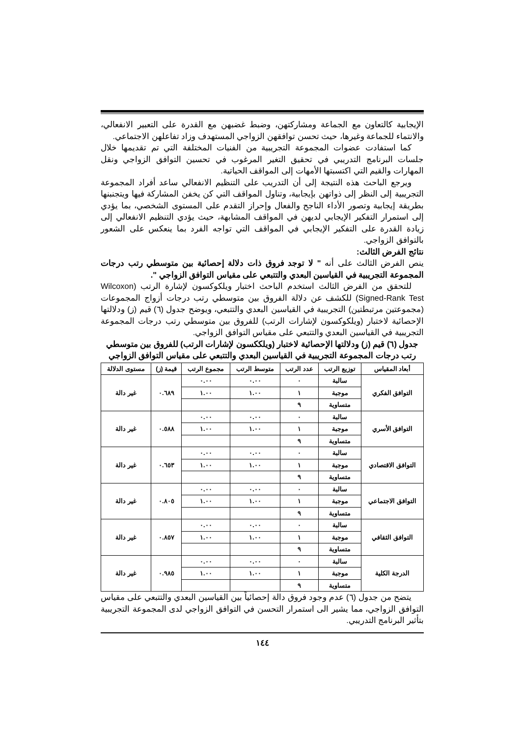الإيجابية كالتعاون مع الجماعة ومشاركتهن، وضبط غضبهن مع القدرة على التعبير الانفعالي، والانتماء للجماعة وغيرها، حيث تحسن توافقهن الزواجي المستهدف وزاد تفاعلهن الاجتماعي.
كما استفادت عضوات المجموعة التجريبية من الفنيات المختلفة التي تم تقديمها خلال جلسات البرنامج التدريبي في تحقيق التغير المرغوب في تحسين التوافق الزواجي ونقل المهارات والقيم التي اكتسبتها الأمهات إلى المواقف الحياتية.
ويرجع الباحث هذه النتيجة إلى أن التدريب على التنظيم الانفعالي ساعد أفراد المجموعة التجريبية إلى النظر إلى ذواتهن بإيجابية، وتناول المواقف التي كن يخفن المشاركة فيها ويتجنبنها بطريقة إيجابية وتصور الأداء الناجح والفعال وإحراز التقدم على المستوى الشخصي، بما يؤدي إلى استمرار التفكير الإيجابي لديهن في المواقف المشابهة، حيث يؤدي التنظيم الانفعالي إلى زيادة القدرة على التفكير الإيجابي في المواقف التي تواجه الفرد بما ينعكس على الشعور بالتوافق الزواجي.
نتائج الفرض الثالث:
ينص الفرض الثالث على أنه " لا توجد فروق ذات دلالة إحصائية بين متوسطي رتب درجات المجموعة التجريبية في القياسين البعدي والتتبعي على مقياس التوافق الزواجي ".
للتحقق من الفرض الثالث استخدم الباحث اختبار ويلكوكسون لإشارة الرتب (Wilcoxon Signed-Rank Test) للكشف عن دلالة الفروق بين متوسطي رتب درجات أزواج المجموعات (مجموعتين مرتبطتين) التجريبية في القياسين البعدي والتتبعي، ويوضح جدول (٦) قيم (ز) ودلالتها الإحصائية لاختبار (ويلكوكسون لإشارات الرتب) للفروق بين متوسطي رتب درجات المجموعة التجريبية في القياسين البعدي والتتبعي على مقياس التوافق الزواجي.
جدول (٦) قيم (ز) ودلالتها الإحصائية لاختبار (ويلككسون لإشارات الرتب) للفروق بين متوسطي رتب درجات المجموعة التجريبية في القياسين البعدي والتتبعي على مقياس التوافق الزواجي
| أبعاد المقياس | توزيع الرتب | عدد الرتب | متوسط الرتب | مجموع الرتب | قيمة (ز) | مستوى الدلالة |
| --- | --- | --- | --- | --- | --- | --- |
| التوافق الفكري | سالبة | ٠ | ٠.٠٠ | ٠.٠٠ | ٠.٦٨٩ | غير دالة |
| | موجبة | ١ | ١.٠٠ | ١.٠٠ | | |
| | متساوية | ٩ | | | | |
| التوافق الأسري | سالبة | ٠ | ٠.٠٠ | ٠.٠٠ | ٠.٥٨٨ | غير دالة |
| | موجبة | ١ | ١.٠٠ | ١.٠٠ | | |
| | متساوية | ٩ | | | | |
| التوافق الاقتصادي | سالبة | ٠ | ٠.٠٠ | ٠.٠٠ | ٠.٦٥٣ | غير دالة |
| | موجبة | ١ | ١.٠٠ | ١.٠٠ | | |
| | متساوية | ٩ | | | | |
| التوافق الاجتماعي | سالبة | ٠ | ٠.٠٠ | ٠.٠٠ | ٠.٨٠٥ | غير دالة |
| | موجبة | ١ | ١.٠٠ | ١.٠٠ | | |
| | متساوية | ٩ | | | | |
| التوافق الثقافي | سالبة | ٠ | ٠.٠٠ | ٠.٠٠ | ٠.٨٥٧ | غير دالة |
| | موجبة | ١ | ١.٠٠ | ١.٠٠ | | |
| | متساوية | ٩ | | | | |
| الدرجة الكلية | سالبة | ٠ | ٠.٠٠ | ٠.٠٠ | ٠.٩٨٥ | غير دالة |
| | موجبة | ١ | ١.٠٠ | ١.٠٠ | | |
| | متساوية | ٩ | | | | |
يتضح من جدول (٦) عدم وجود فروق دالة إحصائياً بين القياسين البعدي والتتبعي على مقياس التوافق الزواجي، مما يشير الى استمرار التحسن في التوافق الزواجي لدى المجموعة التجريبية بتأثير البرنامج التدريبي.
١٤٤